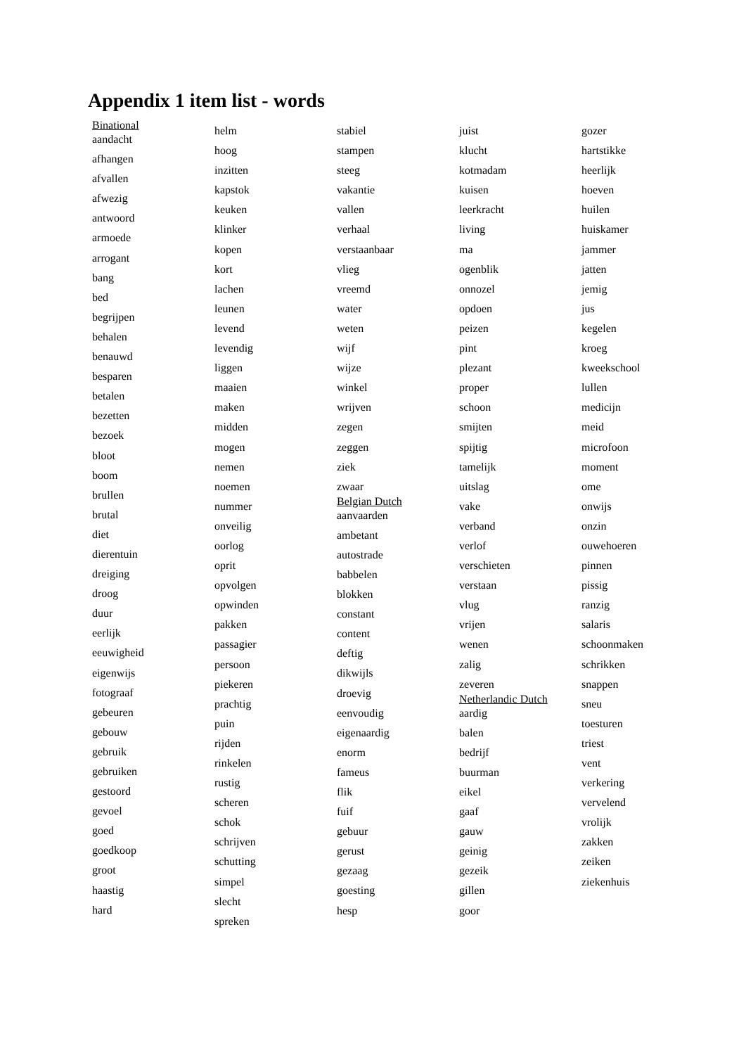Appendix 1 item list - words
Binational
aandacht
afhangen
afvallen
afwezig
antwoord
armoede
arrogant
bang
bed
begrijpen
behalen
benauwd
besparen
betalen
bezetten
bezoek
bloot
boom
brullen
brutal
diet
dierentuin
dreiging
droog
duur
eerlijk
eeuwigheid
eigenwijs
fotograaf
gebeuren
gebouw
gebruik
gebruiken
gestoord
gevoel
goed
goedkoop
groot
haastig
hard
helm
hoog
inzitten
kapstok
keuken
klinker
kopen
kort
lachen
leunen
levend
levendig
liggen
maaien
maken
midden
mogen
nemen
noemen
nummer
onveilig
oorlog
oprit
opvolgen
opwinden
pakken
passagier
persoon
piekeren
prachtig
puin
rijden
rinkelen
rustig
scheren
schok
schrijven
schutting
simpel
slecht
spreken
stabiel
stampen
steeg
vakantie
vallen
verhaal
verstaanbaar
vlieg
vreemd
water
weten
wijf
wijze
winkel
wrijven
zegen
zeggen
ziek
zwaar
Belgian Dutch
aanvaarden
ambetant
autostrade
babbelen
blokken
constant
content
deftig
dikwijls
droevig
eenvoudig
eigenaardig
enorm
fameus
flik
fuif
gebuur
gerust
gezaag
goesting
hesp
juist
klucht
kotmadam
kuisen
leerkracht
living
ma
ogenblik
onnozel
opdoen
peizen
pint
plezant
proper
schoon
smijten
spijtig
tamelijk
uitslag
vake
verband
verlof
verschieten
verstaan
vlug
vrijen
wenen
zalig
zeveren
Netherlandic Dutch
aardig
balen
bedrijf
buurman
eikel
gaaf
gauw
geinig
gezeik
gillen
goor
gozer
hartstikke
heerlijk
hoeven
huilen
huiskamer
jammer
jatten
jemig
jus
kegelen
kroeg
kweekschool
lullen
medicijn
meid
microfoon
moment
ome
onwijs
onzin
ouwehoeren
pinnen
pissig
ranzig
salaris
schoonmaken
schrikken
snappen
sneu
toesturen
triest
vent
verkering
vervelend
vrolijk
zakken
zeiken
ziekenhuis